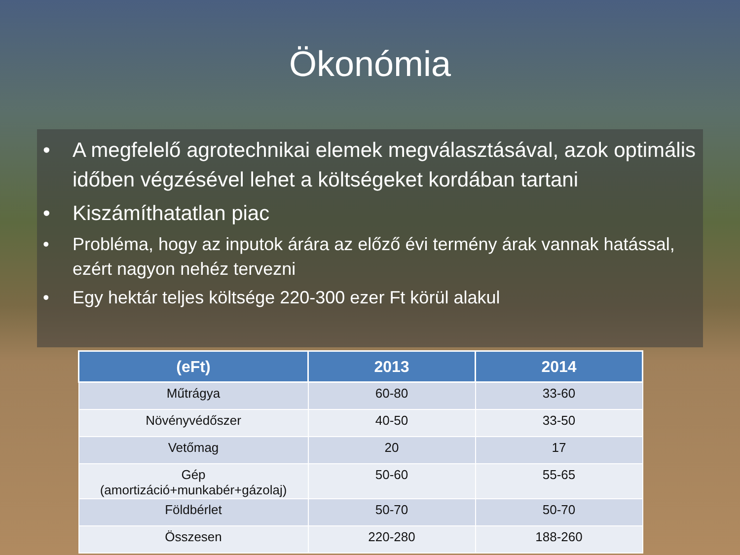Ökonómia
• A megfelelő agrotechnikai elemek megválasztásával, azok optimális időben végzésével lehet a költségeket kordában tartani
• Kiszámíthatatlan piac
• Probléma, hogy az inputok árára az előző évi termény árak vannak hatással, ezért nagyon nehéz tervezni
• Egy hektár teljes költsége 220-300 ezer Ft körül alakul
| (eFt) | 2013 | 2014 |
| --- | --- | --- |
| Műtrágya | 60-80 | 33-60 |
| Növényvédőszer | 40-50 | 33-50 |
| Vetőmag | 20 | 17 |
| Gép (amortizáció+munkabér+gázolaj) | 50-60 | 55-65 |
| Földbérlet | 50-70 | 50-70 |
| Összesen | 220-280 | 188-260 |